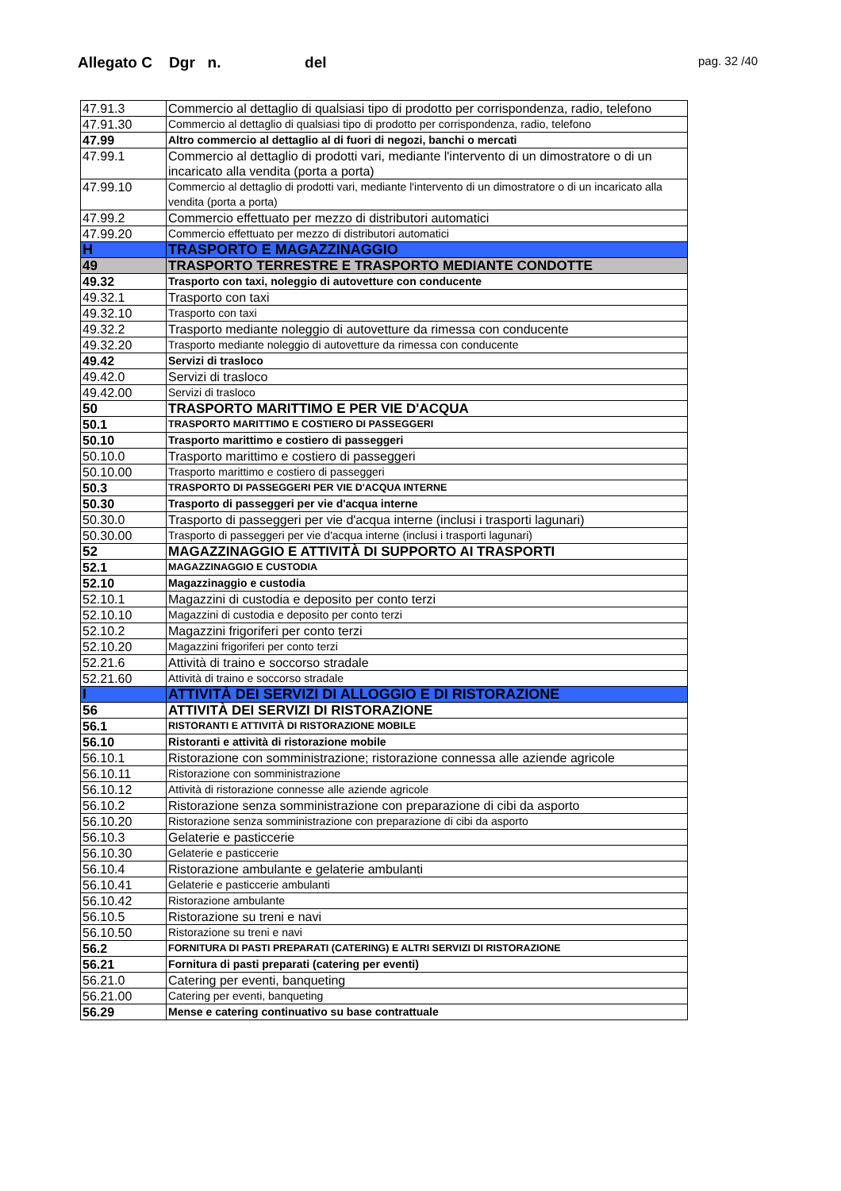Allegato C Dgr n. del
pag. 32 /40
| 47.91.3 | Commercio al dettaglio di qualsiasi tipo di prodotto per corrispondenza, radio, telefono |
| 47.91.30 | Commercio al dettaglio di qualsiasi tipo di prodotto per corrispondenza, radio, telefono |
| 47.99 | Altro commercio al dettaglio al di fuori di negozi, banchi o mercati |
| 47.99.1 | Commercio al dettaglio di prodotti vari, mediante l'intervento di un dimostratore o di un incaricato alla vendita (porta a porta) |
| 47.99.10 | Commercio al dettaglio di prodotti vari, mediante l'intervento di un dimostratore o di un incaricato alla vendita (porta a porta) |
| 47.99.2 | Commercio effettuato per mezzo di distributori automatici |
| 47.99.20 | Commercio effettuato per mezzo di distributori automatici |
| H | TRASPORTO E MAGAZZINAGGIO |
| 49 | TRASPORTO TERRESTRE E TRASPORTO MEDIANTE CONDOTTE |
| 49.32 | Trasporto con taxi, noleggio di autovetture con conducente |
| 49.32.1 | Trasporto con taxi |
| 49.32.10 | Trasporto con taxi |
| 49.32.2 | Trasporto mediante noleggio di autovetture da rimessa con conducente |
| 49.32.20 | Trasporto mediante noleggio di autovetture da rimessa con conducente |
| 49.42 | Servizi di trasloco |
| 49.42.0 | Servizi di trasloco |
| 49.42.00 | Servizi di trasloco |
| 50 | TRASPORTO MARITTIMO E PER VIE D'ACQUA |
| 50.1 | TRASPORTO MARITTIMO E COSTIERO DI PASSEGGERI |
| 50.10 | Trasporto marittimo e costiero di passeggeri |
| 50.10.0 | Trasporto marittimo e costiero di passeggeri |
| 50.10.00 | Trasporto marittimo e costiero di passeggeri |
| 50.3 | TRASPORTO DI PASSEGGERI PER VIE D'ACQUA INTERNE |
| 50.30 | Trasporto di passeggeri per vie d'acqua interne |
| 50.30.0 | Trasporto di passeggeri per vie d'acqua interne (inclusi i trasporti lagunari) |
| 50.30.00 | Trasporto di passeggeri per vie d'acqua interne (inclusi i trasporti lagunari) |
| 52 | MAGAZZINAGGIO E ATTIVITÀ DI SUPPORTO AI TRASPORTI |
| 52.1 | MAGAZZINAGGIO E CUSTODIA |
| 52.10 | Magazzinaggio e custodia |
| 52.10.1 | Magazzini di custodia e deposito per conto terzi |
| 52.10.10 | Magazzini di custodia e deposito per conto terzi |
| 52.10.2 | Magazzini frigoriferi per conto terzi |
| 52.10.20 | Magazzini frigoriferi per conto terzi |
| 52.21.6 | Attività di traino e soccorso stradale |
| 52.21.60 | Attività di traino e soccorso stradale |
| I | ATTIVITÀ DEI SERVIZI DI ALLOGGIO E DI RISTORAZIONE |
| 56 | ATTIVITÀ DEI SERVIZI DI RISTORAZIONE |
| 56.1 | RISTORANTI E ATTIVITÀ DI RISTORAZIONE MOBILE |
| 56.10 | Ristoranti e attività di ristorazione mobile |
| 56.10.1 | Ristorazione con somministrazione; ristorazione connessa alle aziende agricole |
| 56.10.11 | Ristorazione con somministrazione |
| 56.10.12 | Attività di ristorazione connesse alle aziende agricole |
| 56.10.2 | Ristorazione senza somministrazione con preparazione di cibi da asporto |
| 56.10.20 | Ristorazione senza somministrazione con preparazione di cibi da asporto |
| 56.10.3 | Gelaterie e pasticcerie |
| 56.10.30 | Gelaterie e pasticcerie |
| 56.10.4 | Ristorazione ambulante e gelaterie ambulanti |
| 56.10.41 | Gelaterie e pasticcerie ambulanti |
| 56.10.42 | Ristorazione ambulante |
| 56.10.5 | Ristorazione su treni e navi |
| 56.10.50 | Ristorazione su treni e navi |
| 56.2 | FORNITURA DI PASTI PREPARATI (CATERING) E ALTRI SERVIZI DI RISTORAZIONE |
| 56.21 | Fornitura di pasti preparati (catering per eventi) |
| 56.21.0 | Catering per eventi, banqueting |
| 56.21.00 | Catering per eventi, banqueting |
| 56.29 | Mense e catering continuativo su base contrattuale |